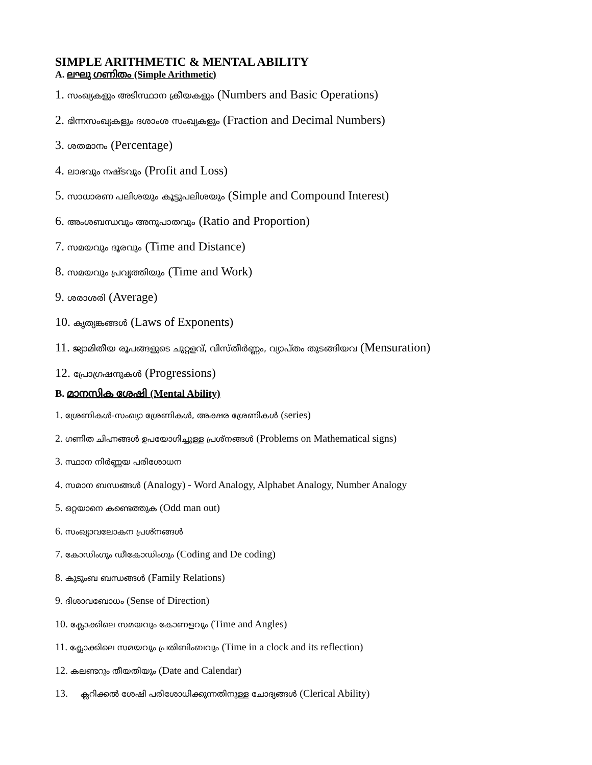SIMPLE ARITHMETIC & MENTAL ABILITY
A. ലഘു ഗണിതം (Simple Arithmetic)
1. സംഖ്യകളും അടിസ്ഥാന ക്രീയകളും (Numbers and Basic Operations)
2. ഭിന്നസംഖ്യകളും ദശാംശ സംഖ്യകളും (Fraction and Decimal Numbers)
3. ശതമാനം (Percentage)
4. ലാഭവും നഷ്ടവും (Profit and Loss)
5. സാധാരണ പലിശയും കൂട്ടുപലിശയും (Simple and Compound Interest)
6. അംശബന്ധവും അനുപാതവും (Ratio and Proportion)
7. സമയവും ദൂരവും (Time and Distance)
8. സമയവും പ്രവൃത്തിയും (Time and Work)
9. ശരാശരി (Average)
10. കൃത്യങ്കങ്ങൾ (Laws of Exponents)
11. ജ്യാമിതീയ രൂപങ്ങളുടെ ചുറ്റളവ്, വിസ്തീർണ്ണം, വ്യാപ്തം തുടങ്ങിയവ (Mensuration)
12. പ്രോഗ്രഷനുകൾ (Progressions)
B. മാനസിക ശേഷി (Mental Ability)
1. ശ്രേണികൾ-സംഖ്യാ ശ്രേണികൾ, അക്ഷര ശ്രേണികൾ (series)
2. ഗണിത ചിഹ്നങ്ങൾ ഉപയോഗിച്ചുള്ള പ്രശ്നങ്ങൾ (Problems on Mathematical signs)
3. സ്ഥാന നിർണ്ണയ പരിശോധന
4. സമാന ബന്ധങ്ങൾ (Analogy) - Word Analogy, Alphabet Analogy, Number Analogy
5. ഒറ്റയാനെ കണ്ടെത്തുക (Odd man out)
6. സംഖ്യാവലോകന പ്രശ്നങ്ങൾ
7. കോഡിംഗും ഡീകോഡിംഗും (Coding and De coding)
8. കുടുംബ ബന്ധങ്ങൾ (Family Relations)
9. ദിശാവബോധം (Sense of Direction)
10. ക്ലോക്കിലെ സമയവും കോണളവും (Time and Angles)
11. ക്ലോക്കിലെ സമയവും പ്രതിബിംബവും (Time in a clock and its reflection)
12. കലണ്ടറും തീയതിയും (Date and Calendar)
13. ക്ലറിക്കൽ ശേഷി പരിശോധിക്കുന്നതിനുള്ള ചോദ്യങ്ങൾ (Clerical Ability)